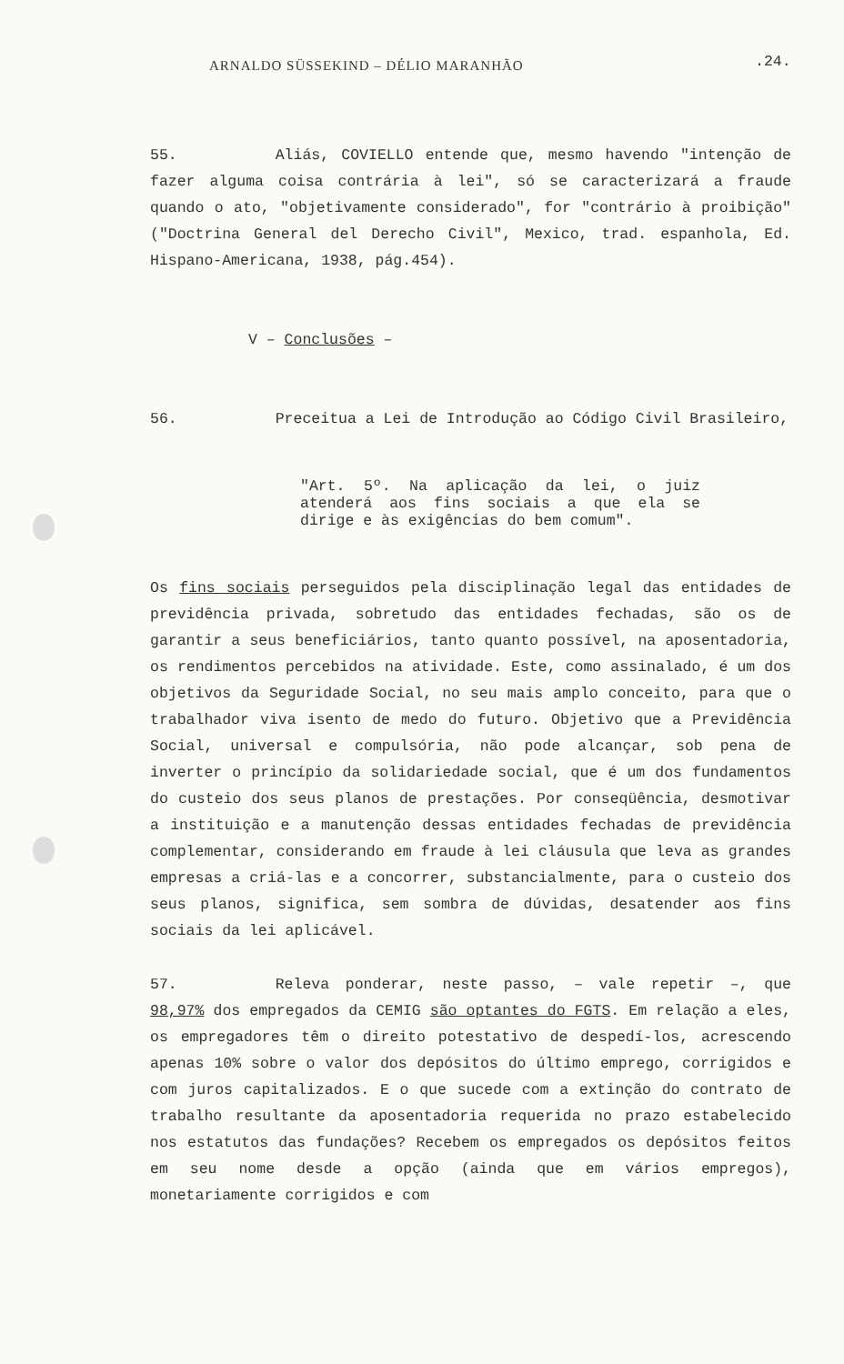ARNALDO SÜSSEKIND – DÉLIO MARANHÃO
.24.
55. Aliás, COVIELLO entende que, mesmo havendo "intenção de fazer alguma coisa contrária à lei", só se caracterizará a fraude quando o ato, "objetivamente considerado", for "contrário à proibição" ("Doctrina General del Derecho Civil", Mexico, trad. espanhola, Ed. Hispano-Americana, 1938, pág.454).
V – Conclusões –
56. Preceitua a Lei de Introdução ao Código Civil Brasileiro,
"Art. 5º. Na aplicação da lei, o juiz atenderá aos fins sociais a que ela se dirige e às exigências do bem comum".
Os fins sociais perseguidos pela disciplinação legal das entidades de previdência privada, sobretudo das entidades fechadas, são os de garantir a seus beneficiários, tanto quanto possível, na aposentadoria, os rendimentos percebidos na atividade. Este, como assinalado, é um dos objetivos da Seguridade Social, no seu mais amplo conceito, para que o trabalhador viva isento de medo do futuro. Objetivo que a Previdência Social, universal e compulsória, não pode alcançar, sob pena de inverter o princípio da solidariedade social, que é um dos fundamentos do custeio dos seus planos de prestações. Por conseqüência, desmotivar a instituição e a manutenção dessas entidades fechadas de previdência complementar, considerando em fraude à lei cláusula que leva as grandes empresas a criá-las e a concorrer, substancialmente, para o custeio dos seus planos, significa, sem sombra de dúvidas, desatender aos fins sociais da lei aplicável.
57. Releva ponderar, neste passo, – vale repetir –, que 98,97% dos empregados da CEMIG são optantes do FGTS. Em relação a eles, os empregadores têm o direito potestativo de despedí-los, acrescendo apenas 10% sobre o valor dos depósitos do último emprego, corrigidos e com juros capitalizados. E o que sucede com a extinção do contrato de trabalho resultante da aposentadoria requerida no prazo estabelecido nos estatutos das fundações? Recebem os empregados os depósitos feitos em seu nome desde a opção (ainda que em vários empregos), monetariamente corrigidos e com